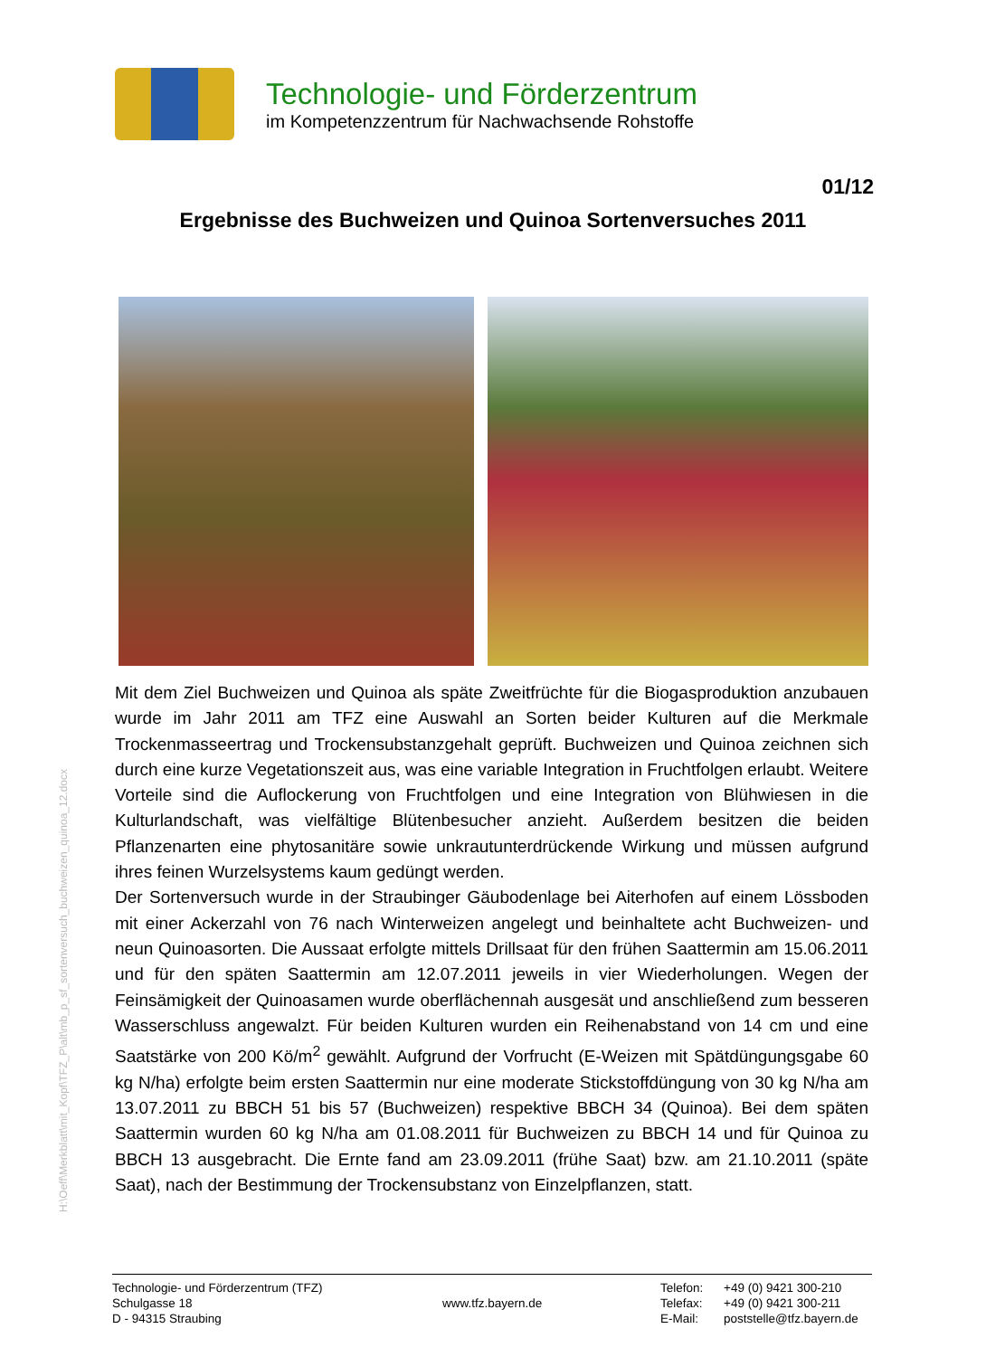Technologie- und Förderzentrum
im Kompetenzzentrum für Nachwachsende Rohstoffe
01/12
Ergebnisse des Buchweizen und Quinoa Sortenversuches 2011
H:\Oeff\Merkblatt\mit_Kopf\TFZ_P\alt\mb_p_sf_sortenversuch_buchweizen_quinoa_12.docx
Mit dem Ziel Buchweizen und Quinoa als späte Zweitfrüchte für die Biogasproduktion anzubauen wurde im Jahr 2011 am TFZ eine Auswahl an Sorten beider Kulturen auf die Merkmale Trockenmasseertrag und Trockensubstanzgehalt geprüft. Buchweizen und Quinoa zeichnen sich durch eine kurze Vegetationszeit aus, was eine variable Integration in Fruchtfolgen erlaubt. Weitere Vorteile sind die Auflockerung von Fruchtfolgen und eine Integration von Blühwiesen in die Kulturlandschaft, was vielfältige Blütenbesucher anzieht. Außerdem besitzen die beiden Pflanzenarten eine phytosanitäre sowie unkrautunterdrückende Wirkung und müssen aufgrund ihres feinen Wurzelsystems kaum gedüngt werden.
Der Sortenversuch wurde in der Straubinger Gäubodenlage bei Aiterhofen auf einem Lössboden mit einer Ackerzahl von 76 nach Winterweizen angelegt und beinhaltete acht Buchweizen- und neun Quinoasorten. Die Aussaat erfolgte mittels Drillsaat für den frühen Saattermin am 15.06.2011 und für den späten Saattermin am 12.07.2011 jeweils in vier Wiederholungen. Wegen der Feinsämigkeit der Quinoasamen wurde oberflächennah ausgesät und anschließend zum besseren Wasserschluss angewalzt. Für beiden Kulturen wurden ein Reihenabstand von 14 cm und eine Saatstärke von 200 Kö/m<sup>2</sup> gewählt. Aufgrund der Vorfrucht (E-Weizen mit Spätdüngungsgabe 60 kg N/ha) erfolgte beim ersten Saattermin nur eine moderate Stickstoffdüngung von 30 kg N/ha am 13.07.2011 zu BBCH 51 bis 57 (Buchweizen) respektive BBCH 34 (Quinoa). Bei dem späten Saattermin wurden 60 kg N/ha am 01.08.2011 für Buchweizen zu BBCH 14 und für Quinoa zu BBCH 13 ausgebracht. Die Ernte fand am 23.09.2011 (frühe Saat) bzw. am 21.10.2011 (späte Saat), nach der Bestimmung der Trockensubstanz von Einzelpflanzen, statt.
Technologie- und Förderzentrum (TFZ)
Schulgasse 18
D - 94315 Straubing
www.tfz.bayern.de
Telefon:
Telefax:
E-Mail:
+49 (0) 9421 300-210
+49 (0) 9421 300-211
poststelle@tfz.bayern.de